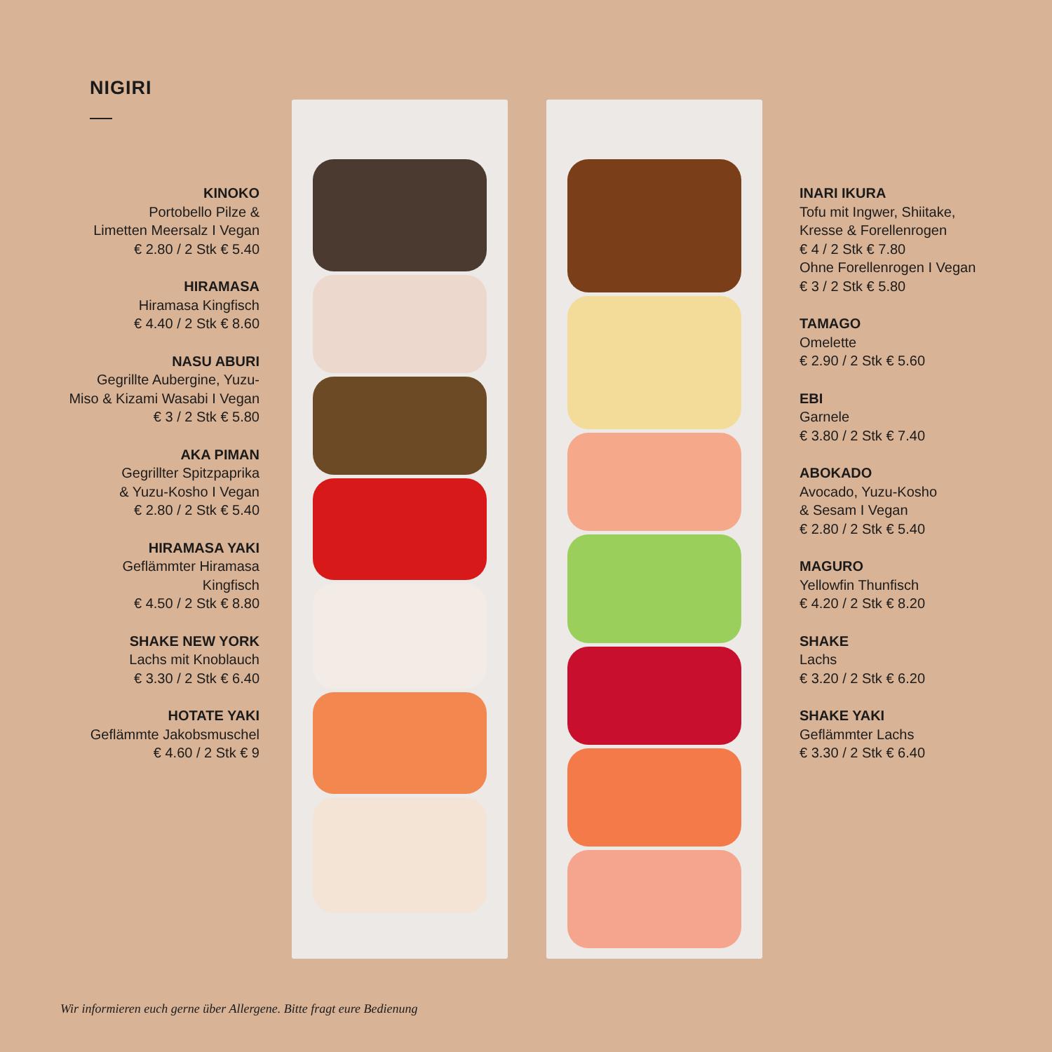NIGIRI
KINOKO
Portobello Pilze &
Limetten Meersalz I Vegan
€ 2.80 / 2 Stk € 5.40
HIRAMASA
Hiramasa Kingfisch
€ 4.40 / 2 Stk € 8.60
NASU ABURI
Gegrillte Aubergine, Yuzu-
Miso & Kizami Wasabi I Vegan
€ 3 / 2 Stk € 5.80
AKA PIMAN
Gegrillter Spitzpaprika
& Yuzu-Kosho I Vegan
€ 2.80 / 2 Stk € 5.40
HIRAMASA YAKI
Geflämmter Hiramasa
Kingfisch
€ 4.50 / 2 Stk € 8.80
SHAKE NEW YORK
Lachs mit Knoblauch
€ 3.30 / 2 Stk € 6.40
HOTATE YAKI
Geflämmte Jakobsmuschel
€ 4.60 / 2 Stk € 9
INARI IKURA
Tofu mit Ingwer, Shiitake,
Kresse & Forellenrogen
€ 4 / 2 Stk € 7.80
Ohne Forellenrogen I Vegan
€ 3 / 2 Stk € 5.80
TAMAGO
Omelette
€ 2.90 / 2 Stk € 5.60
EBI
Garnele
€ 3.80 / 2 Stk € 7.40
ABOKADO
Avocado, Yuzu-Kosho
& Sesam I Vegan
€ 2.80 / 2 Stk € 5.40
MAGURO
Yellowfin Thunfisch
€ 4.20 / 2 Stk € 8.20
SHAKE
Lachs
€ 3.20 / 2 Stk € 6.20
SHAKE YAKI
Geflämmter Lachs
€ 3.30 / 2 Stk € 6.40
Wir informieren euch gerne über Allergene. Bitte fragt eure Bedienung